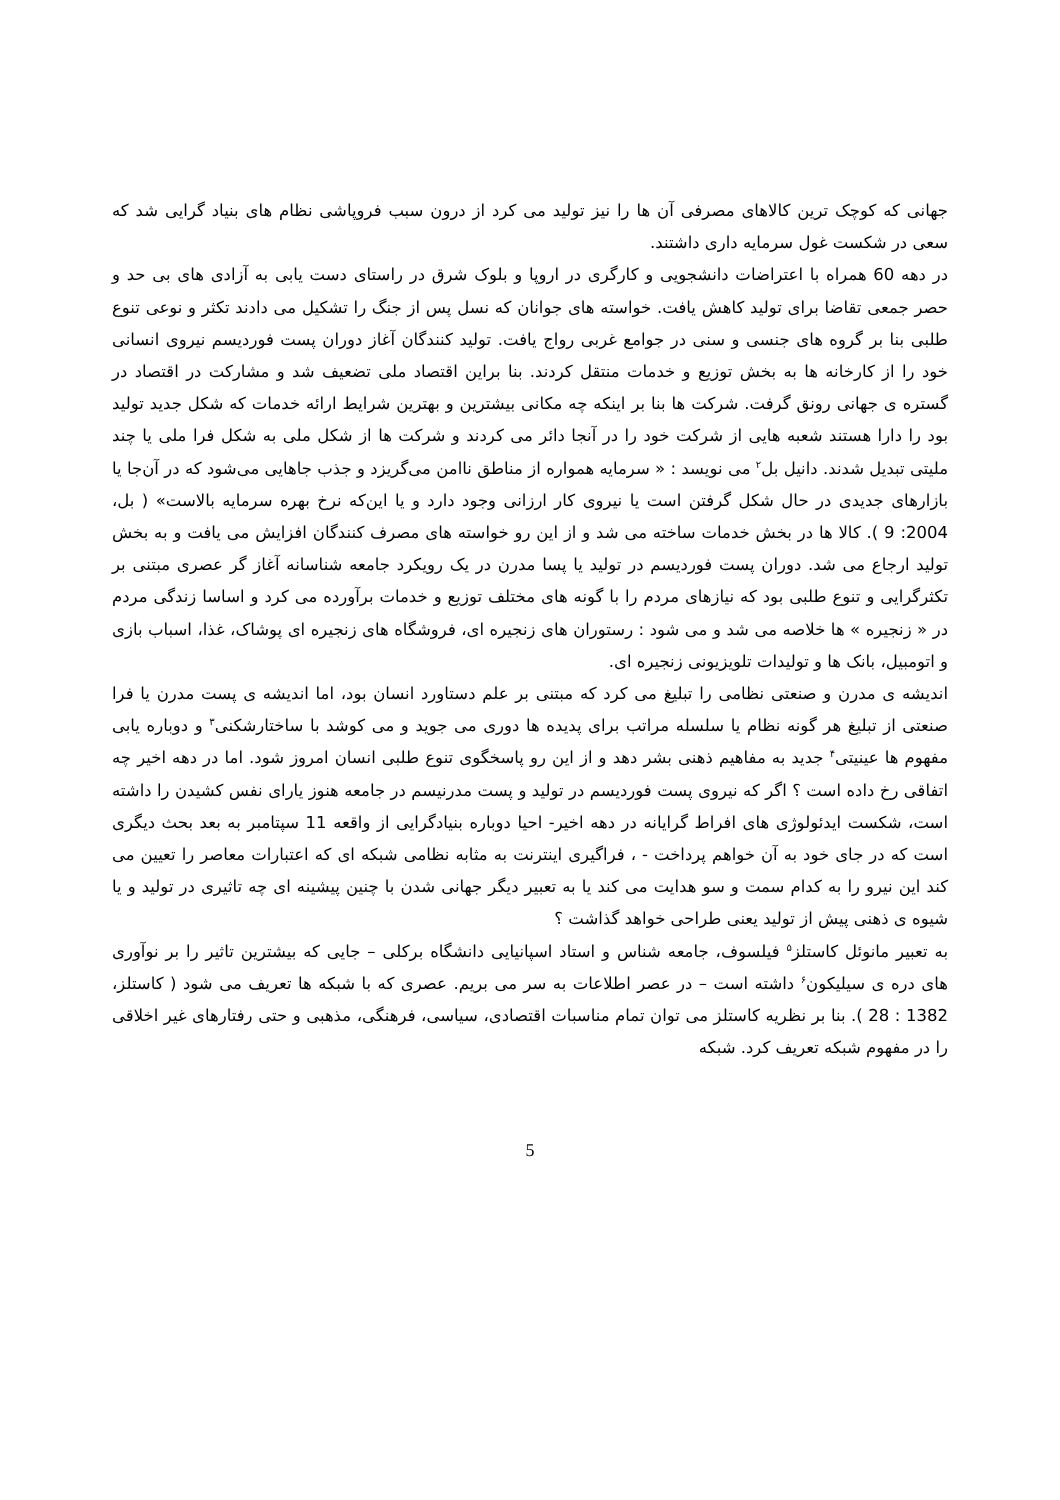جهانی که کوچک ترین کالاهای مصرفی آن ها را نیز تولید می کرد از درون سبب فروپاشی نظام های بنیاد گرایی شد که سعی در شکست غول سرمایه داری داشتند.
در دهه 60 همراه با اعتراضات دانشجویی و کارگری در اروپا و بلوک شرق در راستای دست یابی به آزادی های بی حد و حصر جمعی تقاضا برای تولید کاهش یافت. خواسته های جوانان که نسل پس از جنگ را تشکیل می دادند تکثر و نوعی تنوع طلبی بنا بر گروه های جنسی و سنی در جوامع غربی رواج یافت. تولید کنندگان آغاز دوران پست فوردیسم نیروی انسانی خود را از کارخانه ها به بخش توزیع و خدمات منتقل کردند. بنا براین اقتصاد ملی تضعیف شد و مشارکت در اقتصاد در گستره ی جهانی رونق گرفت. شرکت ها بنا بر اینکه چه مکانی بیشترین و بهترین شرایط ارائه خدمات که شکل جدید تولید بود را دارا هستند شعبه هایی از شرکت خود را در آنجا دائر می کردند و شرکت ها از شکل ملی به شکل فرا ملی یا چند ملیتی تبدیل شدند. دانیل بل<sup>۲</sup> می نویسد : « سرمایه همواره از مناطق ناامن می‌گریزد و جذب جاهایی می‌شود که در آن‌جا یا بازارهای جدیدی در حال شکل گرفتن است یا نیروی کار ارزانی وجود دارد و یا این‌که نرخ بهره سرمایه بالاست» ( بل، 2004: 9 ). کالا ها در بخش خدمات ساخته می شد و از این رو خواسته های مصرف کنندگان افزایش می یافت و به بخش تولید ارجاع می شد. دوران پست فوردیسم در تولید یا پسا مدرن در یک رویکرد جامعه شناسانه آغاز گر عصری مبتنی بر تکثرگرایی و تنوع طلبی بود که نیازهای مردم را با گونه های مختلف توزیع و خدمات برآورده می کرد و اساسا زندگی مردم در « زنجیره » ها خلاصه می شد و می شود : رستوران های زنجیره ای، فروشگاه های زنجیره ای پوشاک، غذا، اسباب بازی و اتومبیل، بانک ها و تولیدات تلویزیونی زنجیره ای.
اندیشه ی مدرن و صنعتی نظامی را تبلیغ می کرد که مبتنی بر علم دستاورد انسان بود، اما اندیشه ی پست مدرن یا فرا صنعتی از تبلیغ هر گونه نظام یا سلسله مراتب برای پدیده ها دوری می جوید و می کوشد با ساختارشکنی<sup>۳</sup> و دوباره یابی مفهوم ها عینیتی<sup>۴</sup> جدید به مفاهیم ذهنی بشر دهد و از این رو پاسخگوی تنوع طلبی انسان امروز شود. اما در دهه اخیر چه اتفاقی رخ داده است ؟ اگر که نیروی پست فوردیسم در تولید و پست مدرنیسم در جامعه هنوز یارای نفس کشیدن را داشته است، شکست ایدئولوژی های افراط گرایانه در دهه اخیر- احیا دوباره بنیادگرایی از واقعه 11 سپتامبر به بعد بحث دیگری است که در جای خود به آن خواهم پرداخت - ، فراگیری اینترنت به مثابه نظامی شبکه ای که اعتبارات معاصر را تعیین می کند این نیرو را به کدام سمت و سو هدایت می کند یا به تعبیر دیگر جهانی شدن با چنین پیشینه ای چه تاثیری در تولید و یا شیوه ی ذهنی پیش از تولید یعنی طراحی خواهد گذاشت ؟
به تعبیر مانوئل کاستلز<sup>۵</sup> فیلسوف، جامعه شناس و استاد اسپانیایی دانشگاه برکلی – جایی که بیشترین تاثیر را بر نوآوری های دره ی سیلیکون<sup>۶</sup> داشته است – در عصر اطلاعات به سر می بریم. عصری که با شبکه ها تعریف می شود ( کاستلز، 1382 : 28 ). بنا بر نظریه کاستلز می توان تمام مناسبات اقتصادی، سیاسی، فرهنگی، مذهبی و حتی رفتارهای غیر اخلاقی را در مفهوم شبکه تعریف کرد. شبکه
5